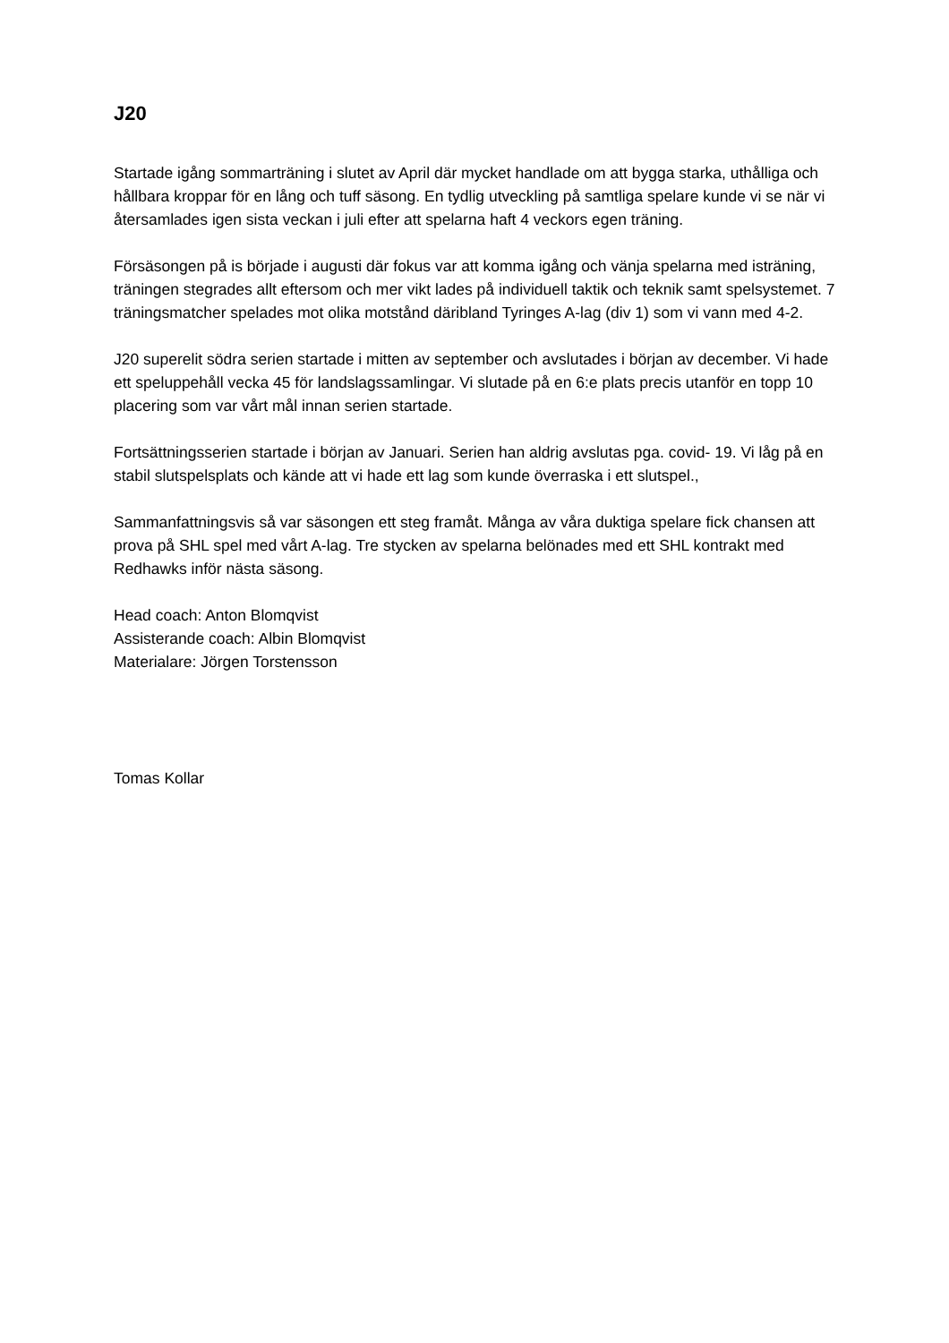J20
Startade igång sommarträning i slutet av April där mycket handlade om att bygga starka, uthålliga och hållbara kroppar för en lång och tuff säsong. En tydlig utveckling på samtliga spelare kunde vi se när vi återsamlades igen sista veckan i juli efter att spelarna haft 4 veckors egen träning.
Försäsongen på is började i augusti där fokus var att komma igång och vänja spelarna med isträning, träningen stegrades allt eftersom och mer vikt lades på individuell taktik och teknik samt spelsystemet. 7 träningsmatcher spelades mot olika motstånd däribland Tyringes A-lag (div 1) som vi vann med 4-2.
J20 superelit södra serien startade i mitten av september och avslutades i början av december. Vi hade ett speluppehåll vecka 45 för landslagssamlingar. Vi slutade på en 6:e plats precis utanför en topp 10 placering som var vårt mål innan serien startade.
Fortsättningsserien startade i början av Januari. Serien han aldrig avslutas pga. covid- 19. Vi låg på en stabil slutspelsplats och kände att vi hade ett lag som kunde överraska i ett slutspel.,
Sammanfattningsvis så var säsongen ett steg framåt. Många av våra duktiga spelare fick chansen att prova på SHL spel med vårt A-lag. Tre stycken av spelarna belönades med ett SHL kontrakt med Redhawks inför nästa säsong.
Head coach: Anton Blomqvist
Assisterande coach: Albin Blomqvist
Materialare: Jörgen Torstensson
Tomas Kollar